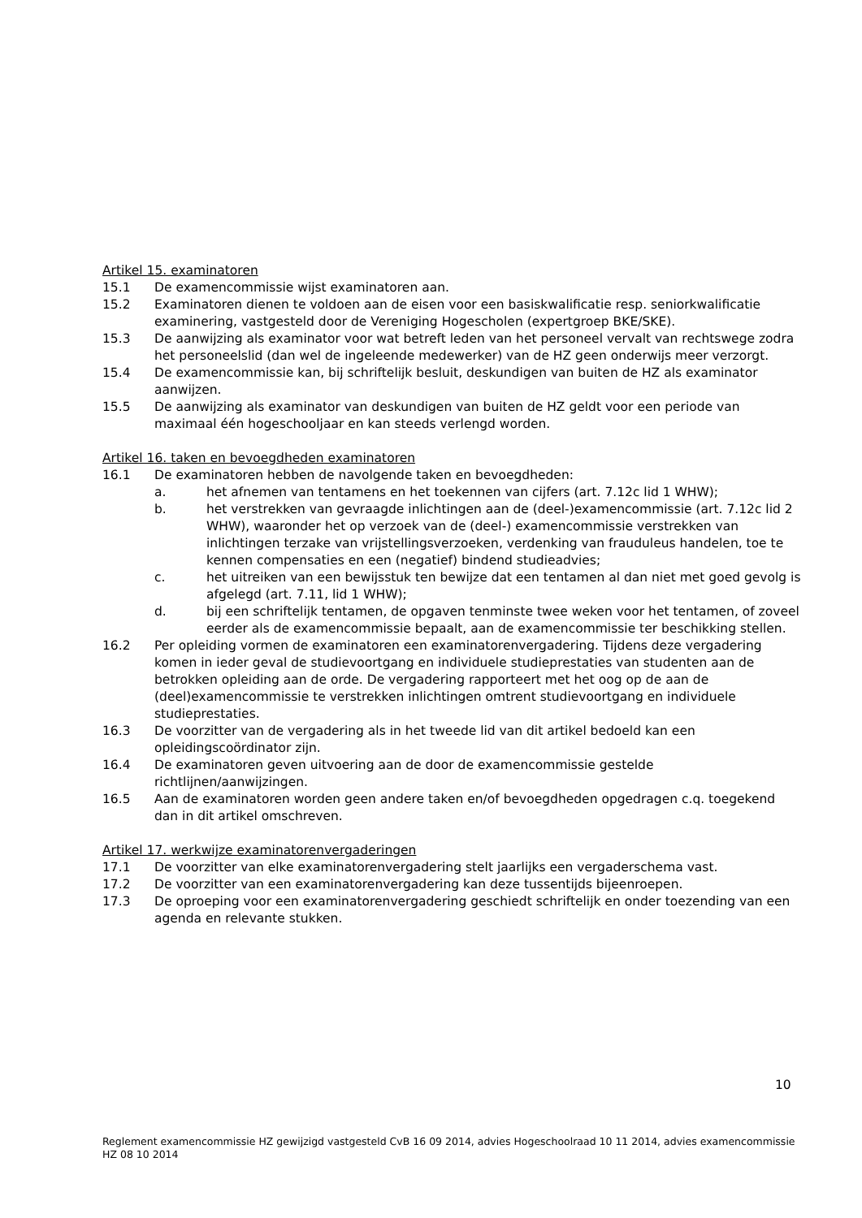Artikel 15. examinatoren
15.1 De examencommissie wijst examinatoren aan.
15.2 Examinatoren dienen te voldoen aan de eisen voor een basiskwalificatie resp. seniorkwalificatie examinering, vastgesteld door de Vereniging Hogescholen (expertgroep BKE/SKE).
15.3 De aanwijzing als examinator voor wat betreft leden van het personeel vervalt van rechtswege zodra het personeelslid (dan wel de ingeleende medewerker) van de HZ geen onderwijs meer verzorgt.
15.4 De examencommissie kan, bij schriftelijk besluit, deskundigen van buiten de HZ als examinator aanwijzen.
15.5 De aanwijzing als examinator van deskundigen van buiten de HZ geldt voor een periode van maximaal één hogeschooljaar en kan steeds verlengd worden.
Artikel 16. taken en bevoegdheden examinatoren
16.1 De examinatoren hebben de navolgende taken en bevoegdheden:
a. het afnemen van tentamens en het toekennen van cijfers (art. 7.12c lid 1 WHW);
b. het verstrekken van gevraagde inlichtingen aan de (deel-)examencommissie (art. 7.12c lid 2 WHW), waaronder het op verzoek van de (deel-) examencommissie verstrekken van inlichtingen terzake van vrijstellingsverzoeken, verdenking van frauduleus handelen, toe te kennen compensaties en een (negatief) bindend studieadvies;
c. het uitreiken van een bewijsstuk ten bewijze dat een tentamen al dan niet met goed gevolg is afgelegd (art. 7.11, lid 1 WHW);
d. bij een schriftelijk tentamen, de opgaven tenminste twee weken voor het tentamen, of zoveel eerder als de examencommissie bepaalt, aan de examencommissie ter beschikking stellen.
16.2 Per opleiding vormen de examinatoren een examinatorenvergadering. Tijdens deze vergadering komen in ieder geval de studievoortgang en individuele studieprestaties van studenten aan de betrokken opleiding aan de orde. De vergadering rapporteert met het oog op de aan de (deel)examencommissie te verstrekken inlichtingen omtrent studievoortgang en individuele studieprestaties.
16.3 De voorzitter van de vergadering als in het tweede lid van dit artikel bedoeld kan een opleidingscoördinator zijn.
16.4 De examinatoren geven uitvoering aan de door de examencommissie gestelde richtlijnen/aanwijzingen.
16.5 Aan de examinatoren worden geen andere taken en/of bevoegdheden opgedragen c.q. toegekend dan in dit artikel omschreven.
Artikel 17. werkwijze examinatorenvergaderingen
17.1 De voorzitter van elke examinatorenvergadering stelt jaarlijks een vergaderschema vast.
17.2 De voorzitter van een examinatorenvergadering kan deze tussentijds bijeenroepen.
17.3 De oproeping voor een examinatorenvergadering geschiedt schriftelijk en onder toezending van een agenda en relevante stukken.
10
Reglement examencommissie HZ gewijzigd vastgesteld CvB 16 09 2014, advies Hogeschoolraad 10 11 2014, advies examencommissie HZ 08 10 2014